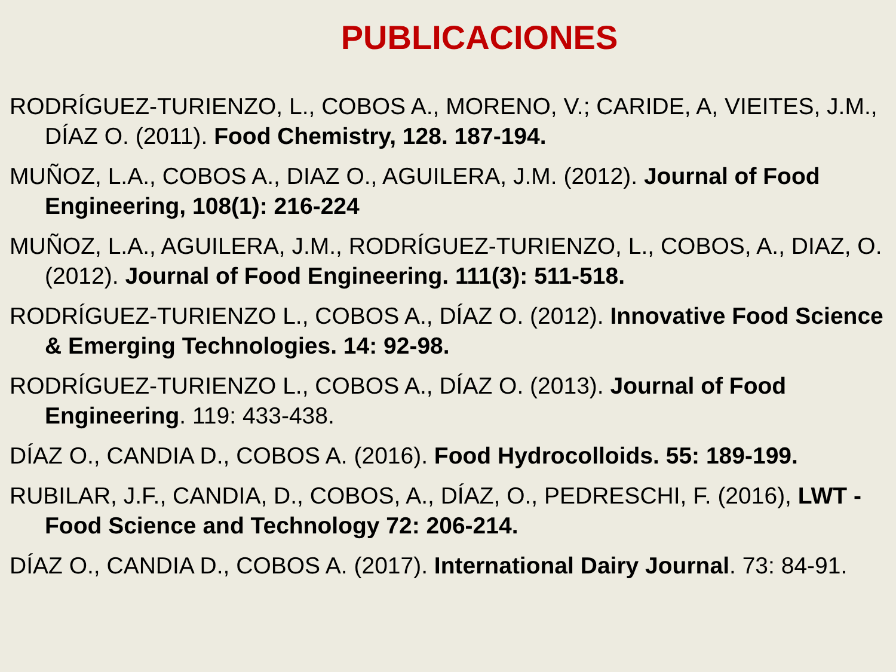PUBLICACIONES
RODRÍGUEZ-TURIENZO, L., COBOS A., MORENO, V.; CARIDE, A, VIEITES, J.M., DÍAZ O. (2011). Food Chemistry, 128. 187-194.
MUÑOZ, L.A., COBOS A., DIAZ O., AGUILERA, J.M. (2012). Journal of Food Engineering, 108(1): 216-224
MUÑOZ, L.A., AGUILERA, J.M., RODRÍGUEZ-TURIENZO, L., COBOS, A., DIAZ, O. (2012). Journal of Food Engineering. 111(3): 511-518.
RODRÍGUEZ-TURIENZO L., COBOS A., DÍAZ O. (2012). Innovative Food Science & Emerging Technologies. 14: 92-98.
RODRÍGUEZ-TURIENZO L., COBOS A., DÍAZ O. (2013). Journal of Food Engineering. 119: 433-438.
DÍAZ O., CANDIA D., COBOS A. (2016). Food Hydrocolloids. 55: 189-199.
RUBILAR, J.F., CANDIA, D., COBOS, A., DÍAZ, O., PEDRESCHI, F. (2016), LWT - Food Science and Technology 72: 206-214.
DÍAZ O., CANDIA D., COBOS A. (2017). International Dairy Journal. 73: 84-91.